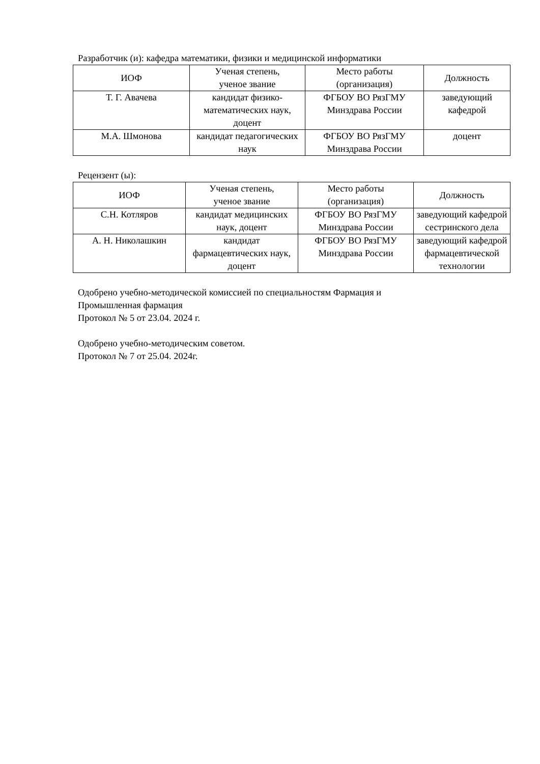Разработчик (и): кафедра математики, физики и медицинской информатики
| ИОФ | Ученая степень, ученое звание | Место работы (организация) | Должность |
| --- | --- | --- | --- |
| Т. Г. Авачева | кандидат физико-математических наук, доцент | ФГБОУ ВО РязГМУ Минздрава России | заведующий кафедрой |
| М.А. Шмонова | кандидат педагогических наук | ФГБОУ ВО РязГМУ Минздрава России | доцент |
Рецензент (ы):
| ИОФ | Ученая степень, ученое звание | Место работы (организация) | Должность |
| --- | --- | --- | --- |
| С.Н. Котляров | кандидат медицинских наук, доцент | ФГБОУ ВО РязГМУ Минздрава России | заведующий кафедрой сестринского дела |
| А. Н. Николашкин | кандидат фармацевтических наук, доцент | ФГБОУ ВО РязГМУ Минздрава России | заведующий кафедрой фармацевтической технологии |
Одобрено учебно-методической комиссией по специальностям Фармация и
Промышленная фармация
Протокол № 5 от 23.04. 2024 г.
Одобрено учебно-методическим советом.
Протокол № 7 от 25.04. 2024г.